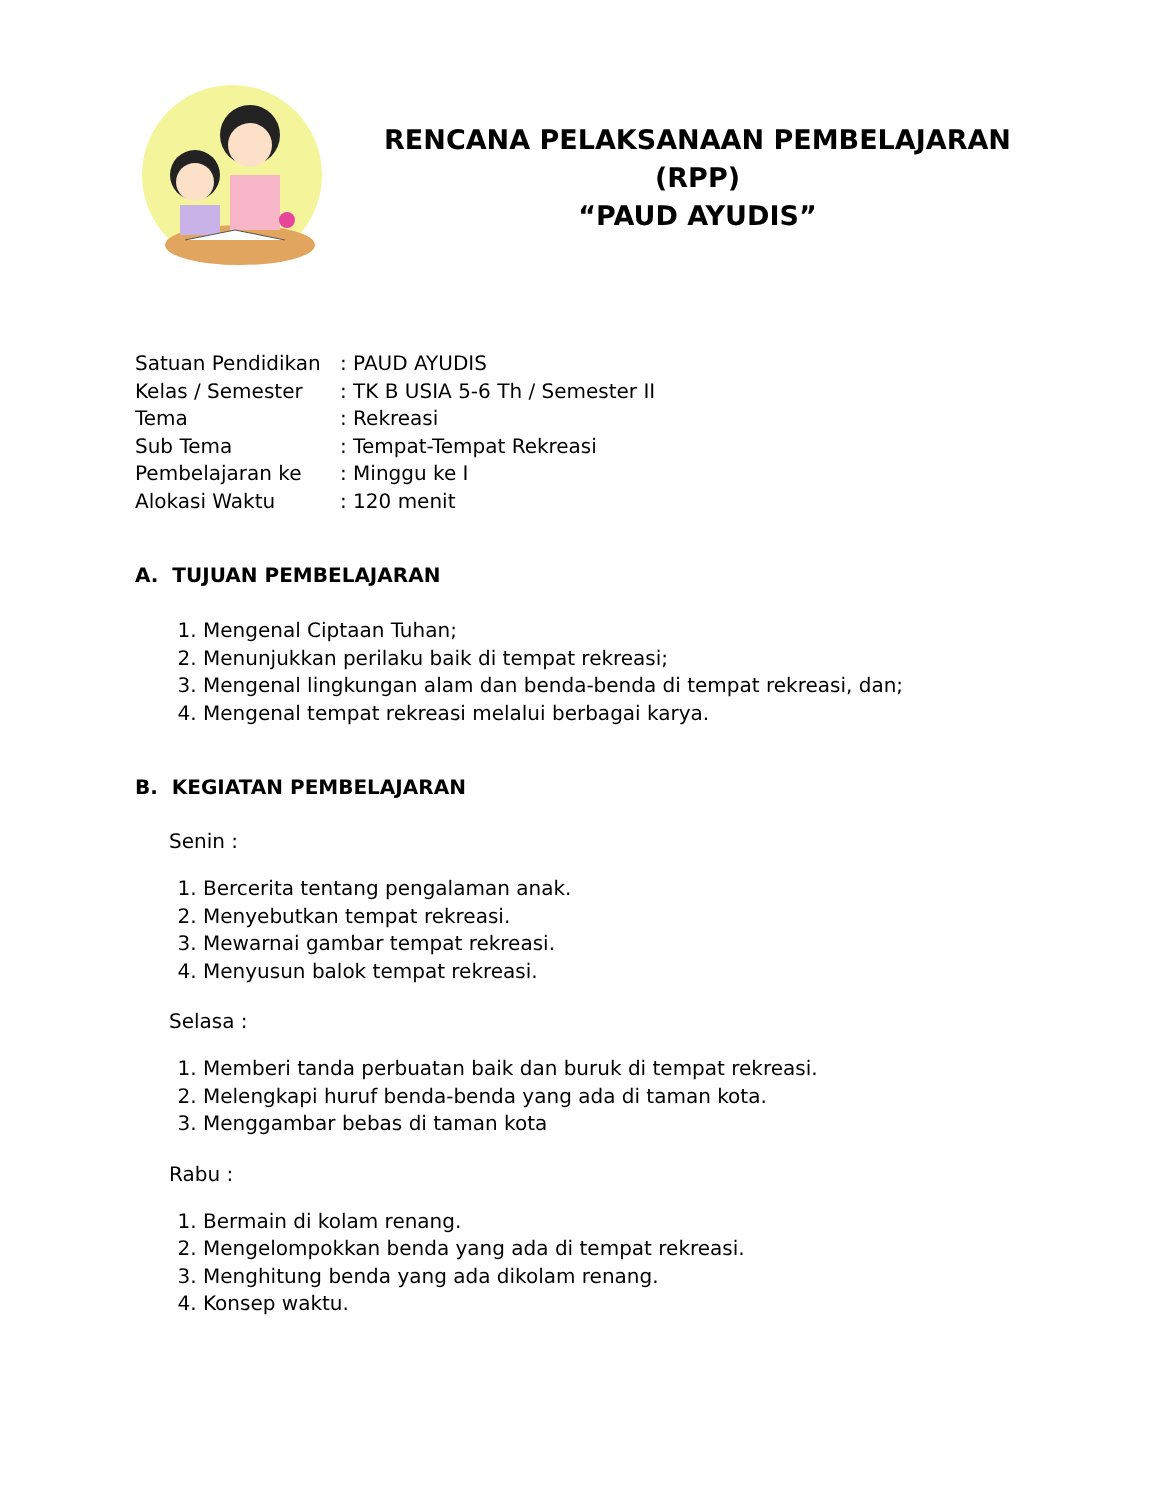RENCANA PELAKSANAAN PEMBELAJARAN
(RPP)
“PAUD AYUDIS”
Satuan Pendidikan: PAUD AYUDIS
Kelas / Semester: TK B USIA 5-6 Th / Semester II
Tema: Rekreasi
Sub Tema: Tempat-Tempat Rekreasi
Pembelajaran ke: Minggu ke I
Alokasi Waktu: 120 menit
A. TUJUAN PEMBELAJARAN
1. Mengenal Ciptaan Tuhan;
2. Menunjukkan perilaku baik di tempat rekreasi;
3. Mengenal lingkungan alam dan benda-benda di tempat rekreasi, dan;
4. Mengenal tempat rekreasi melalui berbagai karya.
B. KEGIATAN PEMBELAJARAN
Senin :
1. Bercerita tentang pengalaman anak.
2. Menyebutkan tempat rekreasi.
3. Mewarnai gambar tempat rekreasi.
4. Menyusun balok tempat rekreasi.
Selasa :
1. Memberi tanda perbuatan baik dan buruk di tempat rekreasi.
2. Melengkapi huruf benda-benda yang ada di taman kota.
3. Menggambar bebas di taman kota
Rabu :
1. Bermain di kolam renang.
2. Mengelompokkan benda yang ada di tempat rekreasi.
3. Menghitung benda yang ada dikolam renang.
4. Konsep waktu.